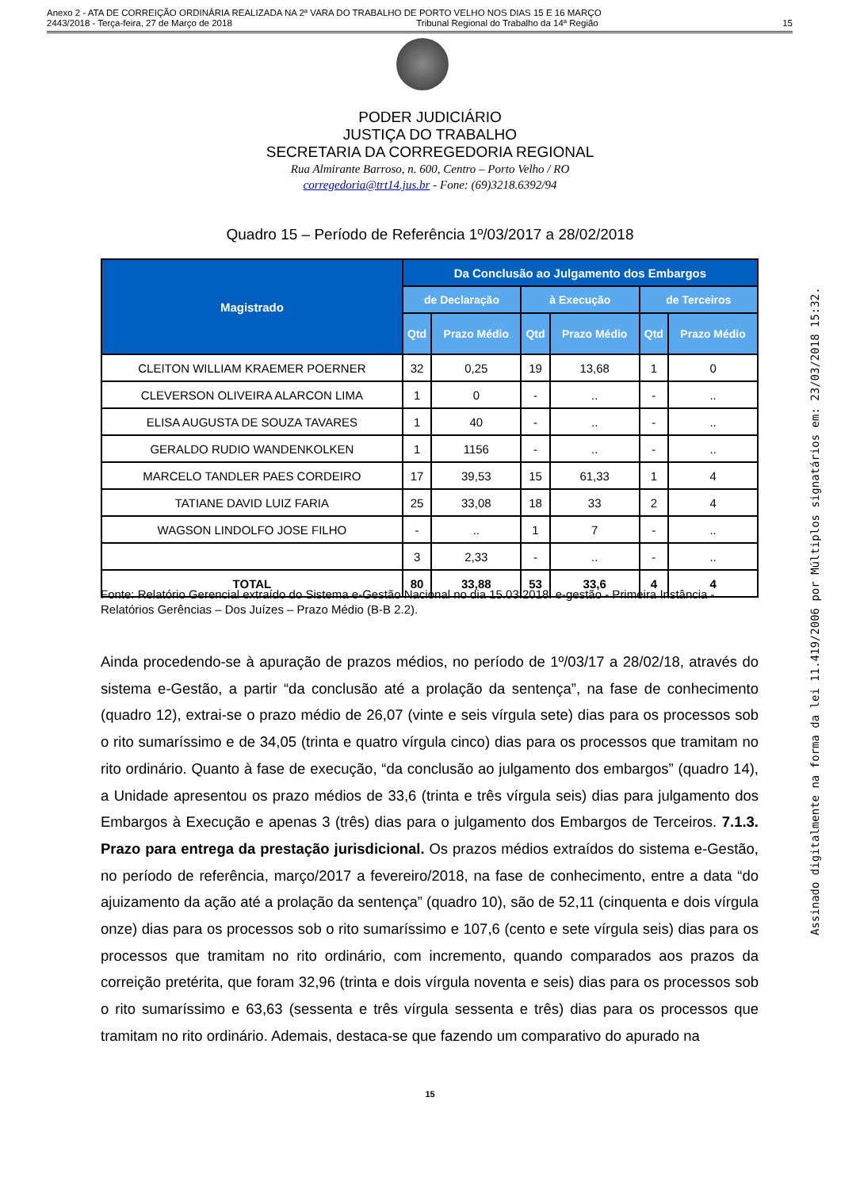Anexo 2 - ATA DE CORREIÇÃO ORDINÁRIA REALIZADA NA 2ª VARA DO TRABALHO DE PORTO VELHO NOS DIAS 15 E 16 MARÇO
2443/2018 - Terça-feira, 27 de Março de 2018 Tribunal Regional do Trabalho da 14ª Região 15
PODER JUDICIÁRIO
JUSTIÇA DO TRABALHO
SECRETARIA DA CORREGEDORIA REGIONAL
Rua Almirante Barroso, n. 600, Centro – Porto Velho / RO
corregedoria@trt14.jus.br - Fone: (69)3218.6392/94
Quadro 15 – Período de Referência 1º/03/2017 a 28/02/2018
| Magistrado | Da Conclusão ao Julgamento dos Embargos | | | | | |
| --- | --- | --- | --- | --- | --- | --- |
| | de Declaração | | à Execução | | de Terceiros | |
| | Qtd | Prazo Médio | Qtd | Prazo Médio | Qtd | Prazo Médio |
| CLEITON WILLIAM KRAEMER POERNER | 32 | 0,25 | 19 | 13,68 | 1 | 0 |
| CLEVERSON OLIVEIRA ALARCON LIMA | 1 | 0 | - | .. | - | .. |
| ELISA AUGUSTA DE SOUZA TAVARES | 1 | 40 | - | .. | - | .. |
| GERALDO RUDIO WANDENKOLKEN | 1 | 1156 | - | .. | - | .. |
| MARCELO TANDLER PAES CORDEIRO | 17 | 39,53 | 15 | 61,33 | 1 | 4 |
| TATIANE DAVID LUIZ FARIA | 25 | 33,08 | 18 | 33 | 2 | 4 |
| WAGSON LINDOLFO JOSE FILHO | - | .. | 1 | 7 | - | .. |
| | 3 | 2,33 | - | .. | - | .. |
| TOTAL | 80 | 33,88 | 53 | 33,6 | 4 | 4 |
Fonte: Relatório Gerencial extraído do Sistema e-Gestão Nacional no dia 15.03.2018. e-gestão - Primeira Instância - Relatórios Gerências – Dos Juízes – Prazo Médio (B-B 2.2).
Ainda procedendo-se à apuração de prazos médios, no período de 1º/03/17 a 28/02/18, através do sistema e-Gestão, a partir “da conclusão até a prolação da sentença”, na fase de conhecimento (quadro 12), extrai-se o prazo médio de 26,07 (vinte e seis vírgula sete) dias para os processos sob o rito sumaríssimo e de 34,05 (trinta e quatro vírgula cinco) dias para os processos que tramitam no rito ordinário. Quanto à fase de execução, “da conclusão ao julgamento dos embargos” (quadro 14), a Unidade apresentou os prazo médios de 33,6 (trinta e três vírgula seis) dias para julgamento dos Embargos à Execução e apenas 3 (três) dias para o julgamento dos Embargos de Terceiros. 7.1.3. Prazo para entrega da prestação jurisdicional. Os prazos médios extraídos do sistema e-Gestão, no período de referência, março/2017 a fevereiro/2018, na fase de conhecimento, entre a data “do ajuizamento da ação até a prolação da sentença” (quadro 10), são de 52,11 (cinquenta e dois vírgula onze) dias para os processos sob o rito sumaríssimo e 107,6 (cento e sete vírgula seis) dias para os processos que tramitam no rito ordinário, com incremento, quando comparados aos prazos da correição pretérita, que foram 32,96 (trinta e dois vírgula noventa e seis) dias para os processos sob o rito sumaríssimo e 63,63 (sessenta e três vírgula sessenta e três) dias para os processos que tramitam no rito ordinário. Ademais, destaca-se que fazendo um comparativo do apurado na
15
Assinado digitalmente na forma da lei 11.419/2006 por Múltiplos signatários em: 23/03/2018 15:32.